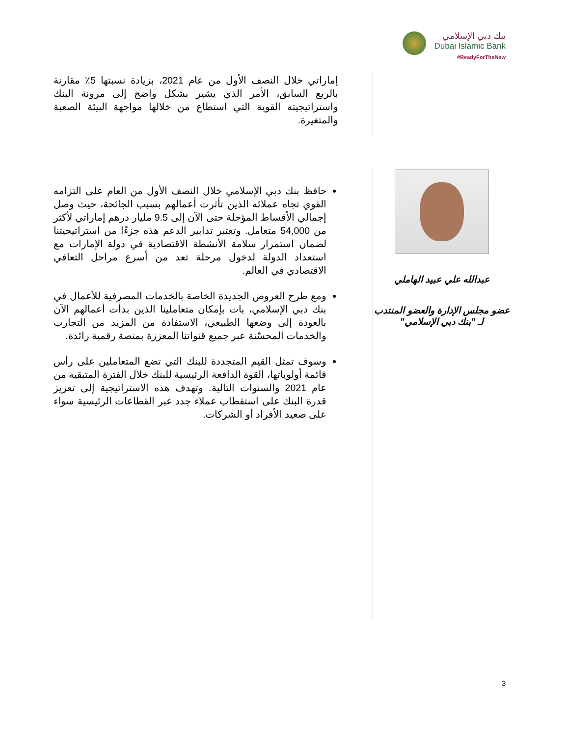بنك دبي الإسلامي
Dubai Islamic Bank
#ReadyForTheNew
إماراتي خلال النصف الأول من عام 2021، بزيادة نسبتها 5٪ مقارنة بالربع السابق، الأمر الذي يشير بشكل واضح إلى مرونة البنك واستراتيجيته القوية التي استطاع من خلالها مواجهة البيئة الصعبة والمتغيرة.
عبدالله علي عبيد الهاملي
عضو مجلس الإدارة والعضو المنتدب لـ "بنك دبي الإسلامي"
حافظ بنك دبي الإسلامي خلال النصف الأول من العام على التزامه القوي تجاه عملائه الذين تأثرت أعمالهم بسبب الجائحة، حيث وصل إجمالي الأقساط المؤجلة حتى الآن إلى 9.5 مليار درهم إماراتي لأكثر من 54,000 متعامل. وتعتبر تدابير الدعم هذه جزءًا من استراتيجيتنا لضمان استمرار سلامة الأنشطة الاقتصادية في دولة الإمارات مع استعداد الدولة لدخول مرحلة تعد من أسرع مراحل التعافي الاقتصادي في العالم.
ومع طرح العروض الجديدة الخاصة بالخدمات المصرفية للأعمال في بنك دبي الإسلامي، بات بإمكان متعاملينا الذين بدأت أعمالهم الآن بالعودة إلى وضعها الطبيعي، الاستفادة من المزيد من التجارب والخدمات المحسّنة عبر جميع قنواتنا المعززة بمنصة رقمية رائدة.
وسوف تمثل القيم المتجددة للبنك التي تضع المتعاملين على رأس قائمة أولوياتها، القوة الدافعة الرئيسية للبنك خلال الفترة المتبقية من عام 2021 والسنوات التالية. وتهدف هذه الاستراتيجية إلى تعزيز قدرة البنك على استقطاب عملاء جدد عبر القطاعات الرئيسية سواء على صعيد الأفراد أو الشركات.
3